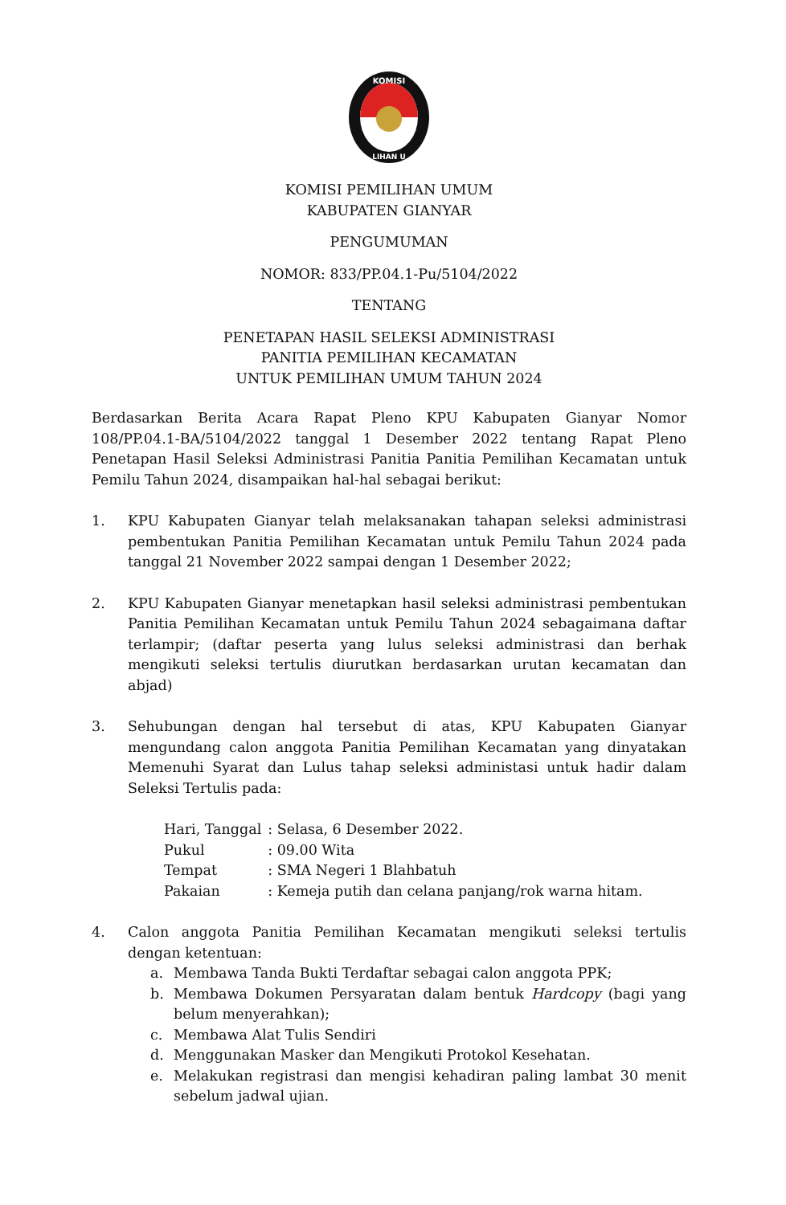KOMISI
LIHAN U
KOMISI PEMILIHAN UMUM
KABUPATEN GIANYAR
PENGUMUMAN
NOMOR: 833/PP.04.1-Pu/5104/2022
TENTANG
PENETAPAN HASIL SELEKSI ADMINISTRASI
PANITIA PEMILIHAN KECAMATAN
UNTUK PEMILIHAN UMUM TAHUN 2024
Berdasarkan Berita Acara Rapat Pleno KPU Kabupaten Gianyar Nomor 108/PP.04.1-BA/5104/2022 tanggal 1 Desember 2022 tentang Rapat Pleno Penetapan Hasil Seleksi Administrasi Panitia Panitia Pemilihan Kecamatan untuk Pemilu Tahun 2024, disampaikan hal-hal sebagai berikut:
1. KPU Kabupaten Gianyar telah melaksanakan tahapan seleksi administrasi pembentukan Panitia Pemilihan Kecamatan untuk Pemilu Tahun 2024 pada tanggal 21 November 2022 sampai dengan 1 Desember 2022;
2. KPU Kabupaten Gianyar menetapkan hasil seleksi administrasi pembentukan Panitia Pemilihan Kecamatan untuk Pemilu Tahun 2024 sebagaimana daftar terlampir; (daftar peserta yang lulus seleksi administrasi dan berhak mengikuti seleksi tertulis diurutkan berdasarkan urutan kecamatan dan abjad)
3. Sehubungan dengan hal tersebut di atas, KPU Kabupaten Gianyar mengundang calon anggota Panitia Pemilihan Kecamatan yang dinyatakan Memenuhi Syarat dan Lulus tahap seleksi administasi untuk hadir dalam Seleksi Tertulis pada:
| Hari, Tanggal | : Selasa, 6 Desember 2022. |
| Pukul | : 09.00 Wita |
| Tempat | : SMA Negeri 1 Blahbatuh |
| Pakaian | : Kemeja putih dan celana panjang/rok warna hitam. |
4. Calon anggota Panitia Pemilihan Kecamatan mengikuti seleksi tertulis dengan ketentuan:
a. Membawa Tanda Bukti Terdaftar sebagai calon anggota PPK;
b. Membawa Dokumen Persyaratan dalam bentuk Hardcopy (bagi yang belum menyerahkan);
c. Membawa Alat Tulis Sendiri
d. Menggunakan Masker dan Mengikuti Protokol Kesehatan.
e. Melakukan registrasi dan mengisi kehadiran paling lambat 30 menit sebelum jadwal ujian.